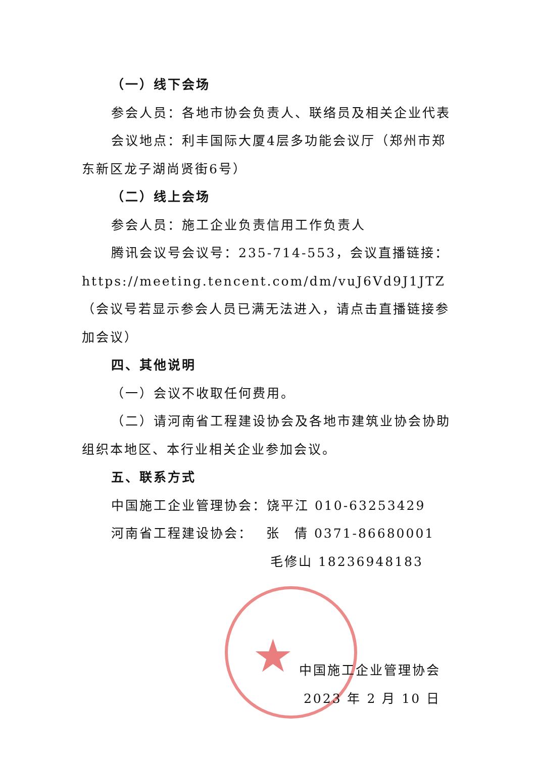★
（一）线下会场
参会人员：各地市协会负责人、联络员及相关企业代表
会议地点：利丰国际大厦4层多功能会议厅（郑州市郑东新区龙子湖尚贤街6号）
（二）线上会场
参会人员：施工企业负责信用工作负责人
腾讯会议号会议号：235-714-553，会议直播链接：https://meeting.tencent.com/dm/vuJ6Vd9J1JTZ（会议号若显示参会人员已满无法进入，请点击直播链接参加会议）
四、其他说明
（一）会议不收取任何费用。
（二）请河南省工程建设协会及各地市建筑业协会协助组织本地区、本行业相关企业参加会议。
五、联系方式
中国施工企业管理协会：饶平江 010-63253429
河南省工程建设协会：　 张　倩 0371-86680001
毛修山 18236948183
中国施工企业管理协会
2023 年 2 月 10 日